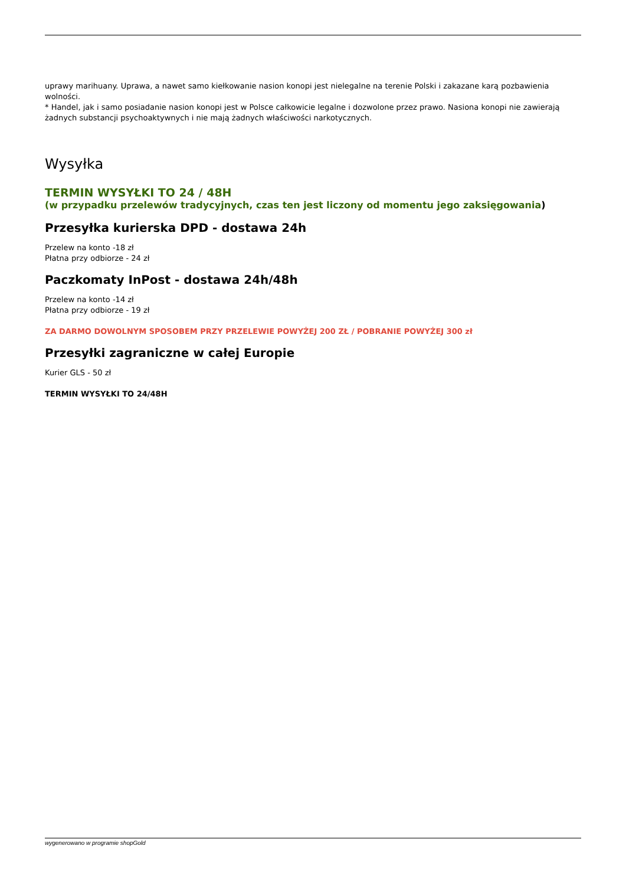uprawy marihuany. Uprawa, a nawet samo kiełkowanie nasion konopi jest nielegalne na terenie Polski i zakazane karą pozbawienia wolności.
* Handel, jak i samo posiadanie nasion konopi jest w Polsce całkowicie legalne i dozwolone przez prawo. Nasiona konopi nie zawierają żadnych substancji psychoaktywnych i nie mają żadnych właściwości narkotycznych.
Wysyłka
TERMIN WYSYŁKI TO 24 / 48H
(w przypadku przelewów tradycyjnych, czas ten jest liczony od momentu jego zaksięgowania)
Przesyłka kurierska DPD - dostawa 24h
Przelew na konto -18 zł
Płatna przy odbiorze - 24 zł
Paczkomaty InPost - dostawa 24h/48h
Przelew na konto -14 zł
Płatna przy odbiorze - 19 zł
ZA DARMO DOWOLNYM SPOSOBEM PRZY PRZELEWIE POWYŻEJ 200 ZŁ / POBRANIE POWYŻEJ 300 zł
Przesyłki zagraniczne w całej Europie
Kurier GLS - 50 zł
TERMIN WYSYŁKI TO 24/48H
wygenerowano w programie shopGold